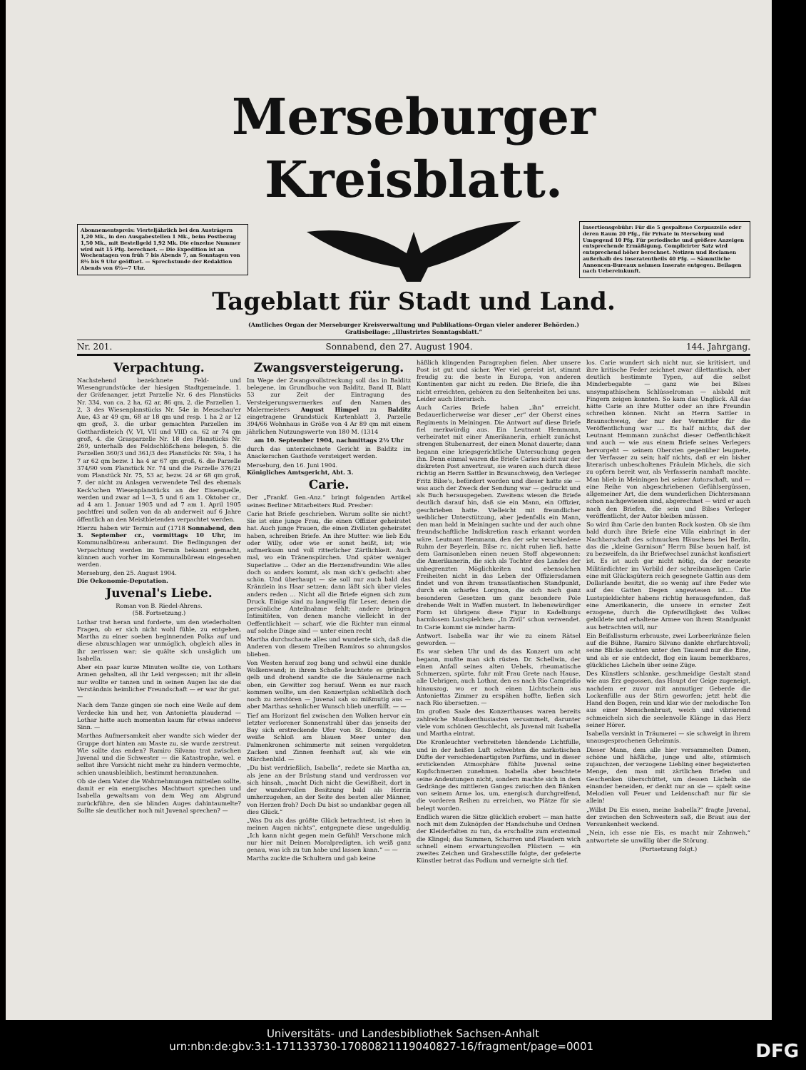Merseburger Kreisblatt.
Abonnementspreis: Vierteljährlich bei den Austrägern 1,20 Mk., in den Ausgabestellen 1 Mk., beim Postbezug 1,50 Mk., mit Bestellgeld 1,92 Mk. Die einzelne Nummer wird mit 15 Pfg. berechnet. — Die Expedition ist an Wochentagen von früh 7 bis Abends 7, an Sonntagen von 8½ bis 9 Uhr geöffnet. — Sprechstunde der Redaktion Abends von 6½—7 Uhr.
Insertionsgebühr: Für die 5 gespaltene Corpuszeile oder deren Raum 20 Pfg., für Private in Merseburg und Umgegend 10 Pfg. Für periodische und größere Anzeigen entsprechende Ermäßigung. Complicirter Satz wird entsprechend höher berechnet. Notizen und Reclamen außerhalb des Inseratentheils 40 Pfg. — Sämmtliche Annoncen-Bureaux nehmen Inserate entgegen. Beilagen nach Uebereinkunft.
Tageblatt für Stadt und Land.
(Amtliches Organ der Merseburger Kreisverwaltung und Publikations-Organ vieler anderer Behörden.)
Gratisbeilage: „Illustrirtes Sonntagsblatt.“
Nr. 201. Sonnabend, den 27. August 1904. 144. Jahrgang.
Verpachtung.
Nachstehend bezeichnete Feld- und Wiesengrundstücke der hiesigen Stadtgemeinde, 1. der Gräfenanger, jetzt Parzelle Nr. 6 des Planstücks Nr. 334, von ca. 2 ha, 62 ar, 86 qm, 2. die Parzellen 1, 2, 3 des Wiesenplanstücks Nr. 54e in Meuschau'er Aue, 43 ar 49 qm, 68 ar 18 qm und resp. 1 ha 2 ar 12 qm groß, 3. die urbar gemachten Parzellen im Gotthardisteich (V, VI, VII und VIII) ca. 62 ar 74 qm groß, 4. die Grasparzelle Nr. 18 des Planstücks Nr. 269, unterhalb des Feldschlößchens belegen, 5. die Parzellen 360/3 und 361/3 des Planstücks Nr. 59a, 1 ha 7 ar 62 qm bezw. 1 ha 4 ar 67 qm groß, 6. die Parzelle 374/90 vom Planstück Nr. 74 und die Parzelle 376/21 vom Planstück Nr. 75, 53 ar, bezw. 24 ar 68 qm groß, 7. der nicht zu Anlagen verwendete Teil des ehemals Keck'schen Wiesenplanstücks an der Eisenquelle, werden und zwar ad 1—3, 5 und 6 am 1. Oktober cr., ad 4 am 1. Januar 1905 und ad 7 am 1. April 1905 pachtfrei und sollen von da ab anderweit auf 6 Jahre öffentlich an den Meistbietenden verpachtet werden.
Hierzu haben wir Termin auf (1718 Sonnabend, den 3. September cr., vormittags 10 Uhr, im Kommunalbüreau anberaumt. Die Bedingungen der Verpachtung werden im Termin bekannt gemacht, können auch vorher im Kommunalbüreau eingesehen werden.
Merseburg, den 25. August 1904.
Die Oekonomie-Deputation.
Juvenal's Liebe.
Roman von B. Riedel-Ahrens.
(58. Fortsetzung.)
Lothar trat heran und forderte, um den wiederholten Fragen, ob er sich nicht wohl fühle, zu entgehen, Martha zu einer soeben beginnenden Polka auf und diese abzuschlagen war unmöglich, obgleich alles in ihr zerrissen war; sie quälte sich unsäglich um Isabella.
Aber ein paar kurze Minuten wollte sie, von Lothars Armen gehalten, all ihr Leid vergessen; mit ihr allein nur wollte er tanzen und in seinen Augen las sie das Verständnis heimlicher Freundschaft — er war ihr gut. —
Nach dem Tanze gingen sie noch eine Weile auf dem Verdecke hin und her, von Antonietta plaudernd — Lothar hatte auch momentan kaum für etwas anderes Sinn. —
Marthas Aufmersamkeit aber wandte sich wieder der Gruppe dort hinten am Maste zu, sie wurde zerstreut. Wie sollte das enden? Ramiro Silvano trat zwischen Juvenal und die Schwester — die Katastrophe, wel. e selbst ihre Vorsicht nicht mehr zu hindern vermochte, schien unausbleiblich, bestimmt heranzunahen.
Ob sie dem Vater die Wahrnehmungen mitteilen sollte, damit er ein energisches Machtwort sprechen und Isabella gewaltsam von dem Weg am Abgrund zurückführe, den sie blinden Auges dahintaumelte? Sollte sie deutlicher noch mit Juvenal sprechen? —
Zwangsversteigerung.
Im Wege der Zwangsvollstreckung soll das in Balditz belegene, im Grundbuche von Balditz, Band II, Blatt 53 zur Zeit der Eintragung des Versteigerungsvermerkes auf den Namen des Malermeisters August Himpel zu Balditz eingetragene Grundstück Kartenblatt 3, Parzelle 394/66 Wohnhaus in Größe von 4 Ar 89 qm mit einem jährlichen Nutzungswerte von 180 M. (1314
am 10. September 1904, nachmittags 2½ Uhr
durch das unterzeichnete Gericht in Balditz im Anackerschen Gasthofe versteigert werden.
Merseburg, den 16. Juni 1904.
Königliches Amtsgericht, Abt. 3.
Carie.
Der „Frankf. Gen.-Anz.“ bringt folgenden Artikel seines Berliner Mitarbeiters Rud. Presber:
Carie hat Briefe geschrieben. Warum sollte sie nicht? Sie ist eine junge Frau, die einen Offizier geheiratet hat. Auch junge Frauen, die einen Zivilisten geheiratet haben, schreiben Briefe. An ihre Mutter: wie lieb Edu oder Willy, oder wie er sonst heißt, ist; wie aufmerksam und voll ritterlicher Zärtlichkeit. Auch mal, wo ein Tränenspürchen. Und später weniger Superlative ... Oder an die Herzensfreundin: Wie alles doch so anders kommt, als man sich's gedacht: aber schön. Und überhaupt — sie soll nur auch bald das Kränzlein ins Haar setzen; dann läßt sich über vieles anders reden ... Nicht all die Briefe eignen sich zum Druck. Einige sind zu langweilig für Leser, denen die persönliche Anteilnahme fehlt; andere bringen Intimitäten, von denen manche vielleicht in der Oeffentlichkeit — scharf, wie die Richter nun einmal auf solche Dinge sind — unter einen recht
Martha durchschaute alles und wunderte sich, daß die Anderen von diesem Treiben Ramiros so ahnungslos blieben.
Von Westen herauf zog bang und schwül eine dunkle Wolkenwand; in ihrem Schoße leuchtete es grünlich gelb und drohend sandte sie die Säulenarme nach oben, ein Gewitter zog herauf. Wenn es nur rasch kommen wollte, um den Konzertplan schließlich doch noch zu zerstören — Juvenal sah so mißmutig aus — aber Marthas sehnlicher Wunsch blieb unerfüllt. — —
Tief am Horizont fiel zwischen den Wolken hervor ein letzter verlorener Sonnenstrahl über das jenseits der Bay sich erstreckende Ufer von St. Domingo; das weiße Schloß am blauen Meer unter den Palmenkronen schimmerte mit seinen vergoldeten Zacken und Zinnen feenhaft auf, als wie ein Märchenbild. —
„Du bist verdrießlich, Isabella“, redete sie Martha an, als jene an der Brüstung stand und verdrossen vor sich hinsah, „macht Dich nicht die Gewißheit, dort in der wundervollen Besitzung bald als Herrin umherzugehen, an der Seite des besten aller Männer, von Herzen froh? Doch Du bist so undankbar gegen all dies Glück.“
„Was Du als das größte Glück betrachtest, ist eben in meinen Augen nichts“, entgegnete diese ungeduldig. „Ich kann nicht gegen mein Gefühl! Verschone mich nur hier mit Deinen Moralpredigten, ich weiß ganz genau, was ich zu tun habe und lassen kann.“ — —
Martha zuckte die Schultern und gab keine
häßlich klingenden Paragraphen fielen. Aber unsere Post ist gut und sicher. Wer viel gereist ist, stimmt freudig zu: die beste in Europa, von anderen Kontinenten gar nicht zu reden. Die Briefe, die ihn nicht erreichten, gehören zu den Seltenheiten bei uns. Leider auch literarisch.
Auch Caries Briefe haben „ihn“ erreicht. Bedauerlicherweise war dieser „er“ der Oberst eines Regiments in Meiningen. Die Antwort auf diese Briefe fiel merkwürdig aus. Ein Leutnant Hemmann, verheiratet mit einer Amerikanerin, erhielt zunächst strengen Stubenarrest, der einen Monat dauerte; dann begann eine kriegsgerichtliche Untersuchung gegen ihn. Denn einmal waren die Briefe Caries nicht nur der diskreten Post anvertraut, sie waren auch durch diese richtig an Herrn Sattler in Braunschweig, den Verleger Fritz Bilse's, befördert worden und dieser hatte sie — was auch der Zweck der Sendung war — gedruckt und als Buch herausgegeben. Zweitens wiesen die Briefe deutlich darauf hin, daß sie ein Mann, ein Offizier, geschrieben hatte. Vielleicht mit freundlicher weiblicher Unterstützung, aber jedenfalls ein Mann, den man bald in Meiningen suchte und der auch ohne freundschaftliche Indiskretion rasch erkannt worden wäre. Leutnant Hemmann, den der sehr verschiedene Ruhm der Beyerlein, Bilse rc. nicht ruhen ließ, hatte dem Garnisonleben einen neuen Stoff abgewonnen: die Amerikanerin, die sich als Tochter des Landes der unbegrenzten Möglichkeiten und ebensolchen Freiheiten nicht in das Leben der Offiziersdamen findet und von ihrem transatlantischen Standpunkt, durch ein scharfes Lorgnon, die sich nach ganz besonderen Gesetzen um ganz besondere Pole drehende Welt in Waffen mustert. In liebenswürdiger Form ist übrigens diese Figur in Kadelburgs harmlosem Lustspielchen: „In Zivil“ schon verwendet. In Carie kommt sie minder harm-
Antwort. Isabella war ihr wie zu einem Rätsel geworden. —
Es war sieben Uhr und da das Konzert um acht begann, mußte man sich rüsten. Dr. Schellwin, der einen Anfall seines alten Uebels, rheumatische Schmerzen, spürte, fuhr mit Frau Grete nach Hause, alle Uebrigen, auch Lothar, den es nach Rio Campridio hinauszog, wo er noch einen Lichtschein aus Antoniettas Zimmer zu erspähen hoffte, ließen sich nach Rio übersetzen. —
Im großen Saale des Konzerthauses waren bereits zahlreiche Musikenthusiasten versammelt, darunter viele vom schönen Geschlecht, als Juvenal mit Isabella und Martha eintrat.
Die Kronleuchter verbreiteten blendende Lichtfülle, und in der heißen Luft schwebten die narkotischen Düfte der verschiedenartigsten Parfüms, und in dieser erstickenden Atmosphäre fühlte Juvenal seine Kopfschmerzen zunehmen. Isabella aber beachtete seine Andeutungen nicht, sondern machte sich in dem Gedränge des mittleren Ganges zwischen den Bänken von seinem Arme los, um, energisch durchgreifend, die vorderen Reihen zu erreichen, wo Plätze für sie belegt worden.
Endlich waren die Sitze glücklich erobert — man hatte noch mit dem Zuknöpfen der Handschuhe und Ordnen der Kleiderfalten zu tun, da erschallte zum erstenmal die Klingel; das Summen, Scharren und Plaudern wich schnell einem erwartungsvollen Flüstern — ein zweites Zeichen und Grabesstille folgte, der gefeierte Künstler betrat das Podium und verneigte sich tief.
los. Carie wundert sich nicht nur, sie kritisiert, und ihre kritische Feder zeichnet zwar dilettantisch, aber deutlich bestimmte Typen, auf die selbst Minderbegabte — ganz wie bei Bilses unsympathischem Schlüsselroman — alsbald mit Fingern zeigen konnten. So kam das Unglück. All das hätte Carie an ihre Mutter oder an ihre Freundin schreiben können. Nicht an Herrn Sattler in Braunschweig, der nur der Vermittler für die Veröffentlichung war .... Es half nichts, daß der Leutnant Hemmann zunächst dieser Oeffentlichkeit und auch — wie aus einem Briefe seines Verlegers hervorgeht — seinem Obersten gegenüber leugnete, der Verfasser zu sein; half nichts, daß er ein bisher literarisch unbescholtenes Fräulein Michels, die sich zu opfern bereit war, als Verfasserin namhaft machte. Man blieb in Meiningen bei seiner Autorschaft, und — eine Reihe von abgeschriebenen Gefühlsergüssen, allgemeiner Art, die dem wunderlichen Dichtersmann schon nachgewiesen sind, abgerechnet — wird er auch nach den Briefen, die sein und Bilses Verleger veröffentlicht, der Autor bleiben müssen.
So wird ihm Carie den bunten Rock kosten. Ob sie ihm bald durch ihre Briefe eine Villa einbringt in der Nachbarschaft des schmucken Häuschens bei Berlin, das die „kleine Garnison“ Herrn Bilse bauen half, ist zu bezweifeln, da ihr Briefwechsel zunächst konfisziert ist. Es ist auch gar nicht nötig, da der neueste Militärdichter im Vorbild der schreibunseligen Carie eine mit Glücksgütern reich gesegnete Gattin aus dem Dollarlande besitzt, die so wenig auf ihre Feder wie auf des Gatten Degen angewiesen ist.... Die Lustspieldichter habens richtig herausgefunden, daß eine Amerikanerin, die unsere in ernster Zeit erzogene, durch die Opferwilligkeit des Volkes gebildete und erhaltene Armee von ihrem Standpunkt aus betrachten will, nur
Ein Beifallssturm erbrauste, zwei Lorbeerkränze fielen auf die Bühne, Ramiro Silvano dankte ehrfurchtsvoll; seine Blicke suchten unter den Tausend nur die Eine, und als er sie entdeckt, flog ein kaum bemerkbares, glückliches Lächeln über seine Züge.
Des Künstlers schlanke, geschmeidige Gestalt stand wie aus Erz gegossen, das Haupt der Geige zugeneigt, nachdem er zuvor mit anmutiger Geberde die Lockenfülle aus der Stirn geworfen; jetzt hebt die Hand den Bogen, rein und klar wie der melodische Ton aus einer Menschenbrust, weich und vibrierend schmeicheln sich die seelenvolle Klänge in das Herz seiner Hörer.
Isabella versinkt in Träumerei — sie schweigt in ihrem unausgesprochenen Geheimnis.
Dieser Mann, dem alle hier versammelten Damen, schöne und häßliche, junge und alte, stürmisch zujauchzen, der verzogene Liebling einer begeisterten Menge, den man mit zärtlichen Briefen und Geschenken überschüttet, um dessen Lächeln sie einander beneiden, er denkt nur an sie — spielt seine Melodien voll Feuer und Leidenschaft nur für sie allein!
„Willst Du Eis essen, meine Isabella?“ fragte Juvenal, der zwischen den Schwestern saß, die Braut aus der Versunkenheit weckend.
„Nein, ich esse nie Eis, es macht mir Zahnweh,“ antwortete sie unwillig über die Störung.
(Fortsetzung folgt.)
Universitäts- und Landesbibliothek Sachsen-Anhalt
urn:nbn:de:gbv:3:1-171133730-17080821119040827-16/fragment/page=0001 DFG